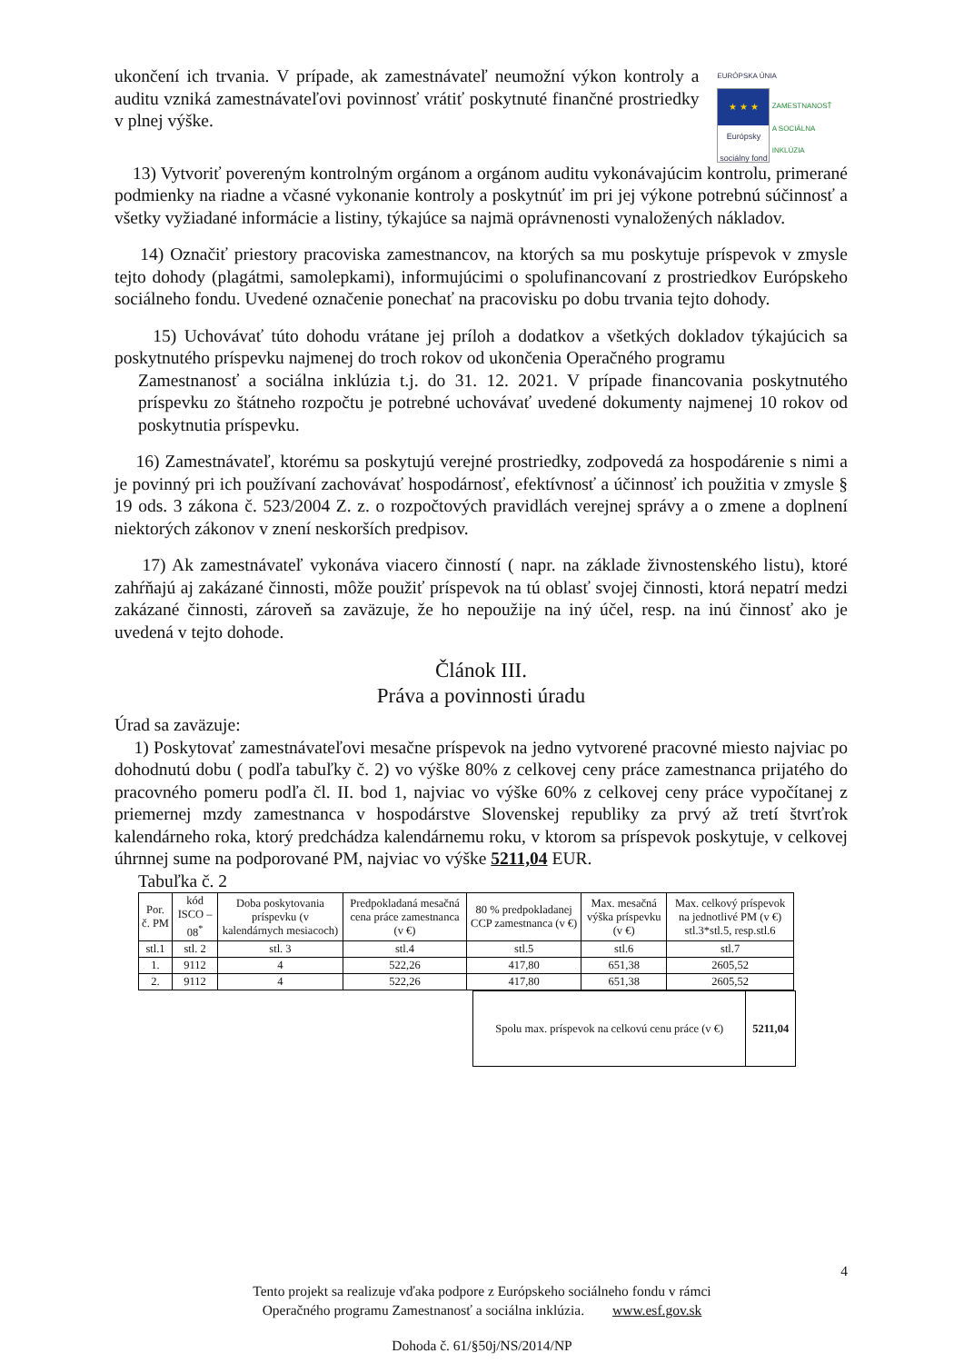ukončení ich trvania. V prípade, ak zamestnávateľ neumožní výkon kontroly a auditu vzniká zamestnávateľovi povinnosť vrátiť poskytnuté finančné prostriedky v plnej výške.
EURÓPSKA ÚNIA
★ ★ ★
Európsky sociálny fond ZAMESTNANOSŤ A SOCIÁLNA INKLÚZIA
13) Vytvoriť povereným kontrolným orgánom a orgánom auditu vykonávajúcim kontrolu, primerané podmienky na riadne a včasné vykonanie kontroly a poskytnúť im pri jej výkone potrebnú súčinnosť a všetky vyžiadané informácie a listiny, týkajúce sa najmä oprávnenosti vynaložených nákladov.
14) Označiť priestory pracoviska zamestnancov, na ktorých sa mu poskytuje príspevok v zmysle tejto dohody (plagátmi, samolepkami), informujúcimi o spolufinancovaní z prostriedkov Európskeho sociálneho fondu. Uvedené označenie ponechať na pracovisku po dobu trvania tejto dohody.
15) Uchovávať túto dohodu vrátane jej príloh a dodatkov a všetkých dokladov týkajúcich sa poskytnutého príspevku najmenej do troch rokov od ukončenia Operačného programu
Zamestnanosť a sociálna inklúzia t.j. do 31. 12. 2021. V prípade financovania poskytnutého príspevku zo štátneho rozpočtu je potrebné uchovávať uvedené dokumenty najmenej 10 rokov od poskytnutia príspevku.
16) Zamestnávateľ, ktorému sa poskytujú verejné prostriedky, zodpovedá za hospodárenie s nimi a je povinný pri ich používaní zachovávať hospodárnosť, efektívnosť a účinnosť ich použitia v zmysle § 19 ods. 3 zákona č. 523/2004 Z. z. o rozpočtových pravidlách verejnej správy a o zmene a doplnení niektorých zákonov v znení neskorších predpisov.
17) Ak zamestnávateľ vykonáva viacero činností ( napr. na základe živnostenského listu), ktoré zahŕňajú aj zakázané činnosti, môže použiť príspevok na tú oblasť svojej činnosti, ktorá nepatrí medzi zakázané činnosti, zároveň sa zaväzuje, že ho nepoužije na iný účel, resp. na inú činnosť ako je uvedená v tejto dohode.
Článok III.
Práva a povinnosti úradu
Úrad sa zaväzuje:
1) Poskytovať zamestnávateľovi mesačne príspevok na jedno vytvorené pracovné miesto najviac po dohodnutú dobu ( podľa tabuľky č. 2) vo výške 80% z celkovej ceny práce zamestnanca prijatého do pracovného pomeru podľa čl. II. bod 1, najviac vo výške 60% z celkovej ceny práce vypočítanej z priemernej mzdy zamestnanca v hospodárstve Slovenskej republiky za prvý až tretí štvrťrok kalendárneho roka, ktorý predchádza kalendárnemu roku, v ktorom sa príspevok poskytuje, v celkovej úhrnnej sume na podporované PM, najviac vo výške 5211,04 EUR.
Tabuľka č. 2
| Por. č. PM | kód ISCO – 08<sup>*</sup> | Doba poskytovania príspevku (v kalendárnych mesiacoch) | Predpokladaná mesačná cena práce zamestnanca (v €) | 80 % predpokladanej CCP zamestnanca (v €) | Max. mesačná výška príspevku (v €) | Max. celkový príspevok na jednotlivé PM (v €) stl.3*stl.5, resp.stl.6 |
| --- | --- | --- | --- | --- | --- | --- |
| stl.1 | stl. 2 | stl. 3 | stl.4 | stl.5 | stl.6 | stl.7 |
| 1. | 9112 | 4 | 522,26 | 417,80 | 651,38 | 2605,52 |
| 2. | 9112 | 4 | 522,26 | 417,80 | 651,38 | 2605,52 |
| Spolu max. príspevok na celkovú cenu práce (v €) | 5211,04 |
4
Tento projekt sa realizuje vďaka podpore z Európskeho sociálneho fondu v rámci
Operačného programu Zamestnanosť a sociálna inklúzia. www.esf.gov.sk
Dohoda č. 61/§50j/NS/2014/NP